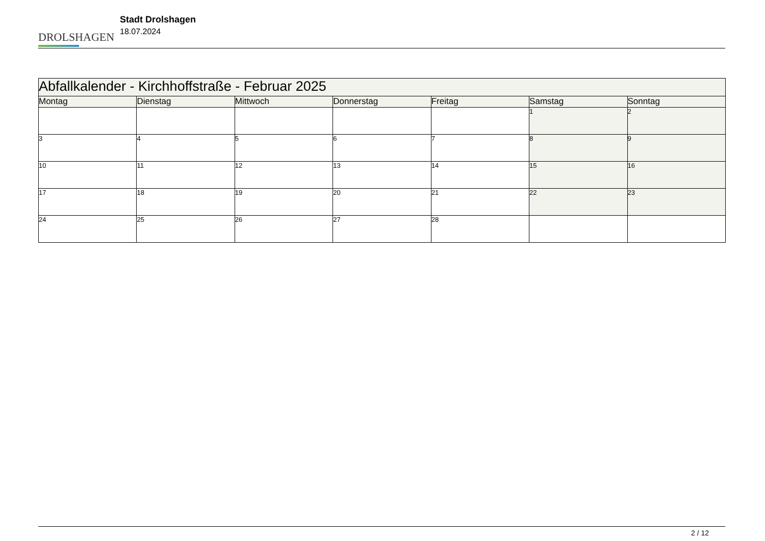DROLSHAGEN
Stadt Drolshagen
18.07.2024
| Abfallkalender - Kirchhoffstraße - Februar 2025 | | | | | | |
| Montag | Dienstag | Mittwoch | Donnerstag | Freitag | Samstag | Sonntag |
| | | | | | 1 | 2 |
| 3 | 4 | 5 | 6 | 7 | 8 | 9 |
| 10 | 11 | 12 | 13 | 14 | 15 | 16 |
| 17 | 18 | 19 | 20 | 21 | 22 | 23 |
| 24 | 25 | 26 | 27 | 28 | | |
2 / 12